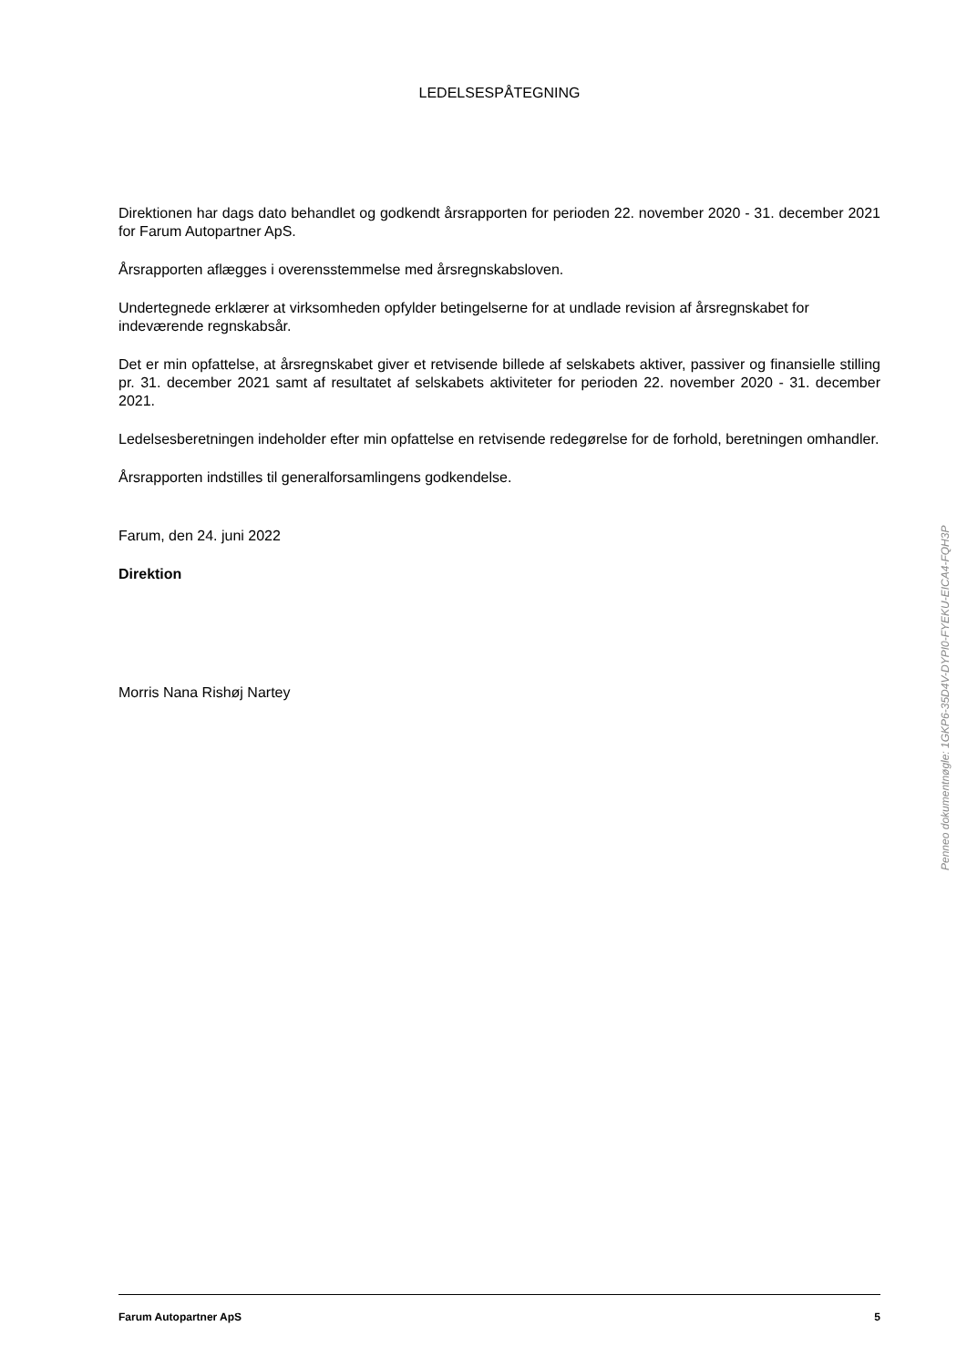LEDELSESPÅTEGNING
Direktionen har dags dato behandlet og godkendt årsrapporten for perioden 22. november 2020 - 31. december 2021 for Farum Autopartner ApS.
Årsrapporten aflægges i overensstemmelse med årsregnskabsloven.
Undertegnede erklærer at virksomheden opfylder betingelserne for at undlade revision af årsregnskabet for indeværende regnskabsår.
Det er min opfattelse, at årsregnskabet giver et retvisende billede af selskabets aktiver, passiver og finansielle stilling pr. 31. december 2021 samt af resultatet af selskabets aktiviteter for perioden 22. november 2020 - 31. december 2021.
Ledelsesberetningen indeholder efter min opfattelse en retvisende redegørelse for de forhold, beretningen omhandler.
Årsrapporten indstilles til generalforsamlingens godkendelse.
Farum, den 24. juni 2022
Direktion
Morris Nana Rishøj Nartey
Farum Autopartner ApS 5
Penneo dokumentnøgle: 1GKP6-35D4V-DYPI0-FYEKU-EICA4-FQH3P